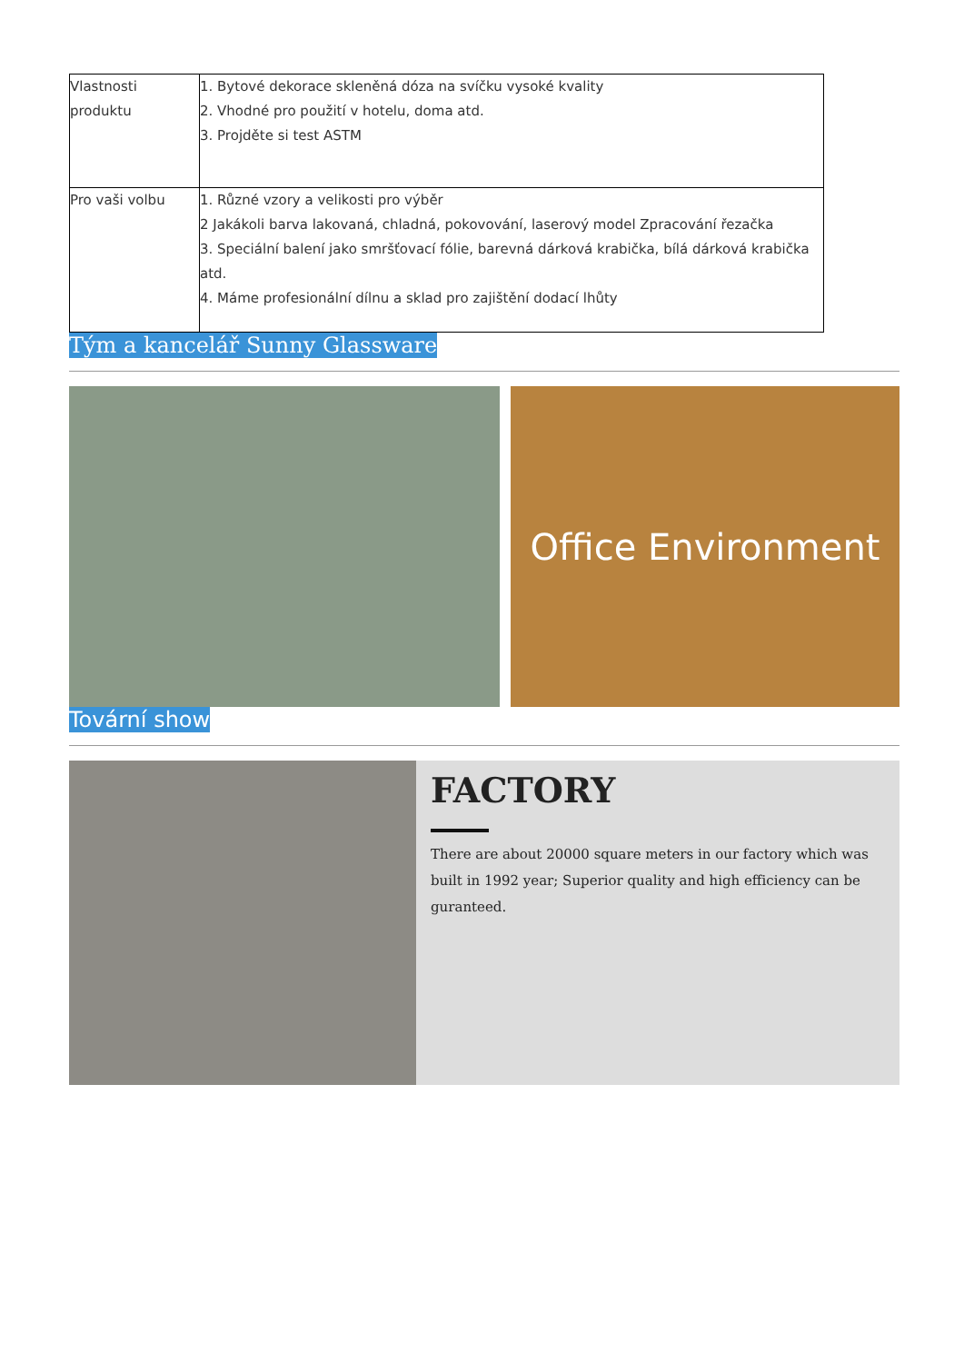| Vlastnosti produktu | 1. Bytové dekorace skleněná dóza na svíčku vysoké kvality 2. Vhodné pro použití v hotelu, doma atd. 3. Projděte si test ASTM |
| Pro vaši volbu | 1. Různé vzory a velikosti pro výběr 2 Jakákoli barva lakovaná, chladná, pokovování, laserový model Zpracování řezačka 3. Speciální balení jako smršťovací fólie, barevná dárková krabička, bílá dárková krabička atd. 4. Máme profesionální dílnu a sklad pro zajištění dodací lhůty |
Tým a kancelář Sunny Glassware
Office Environment
Tovární show
FACTORY
There are about 20000 square meters in our factory which was built in 1992 year; Superior quality and high efficiency can be guranteed.